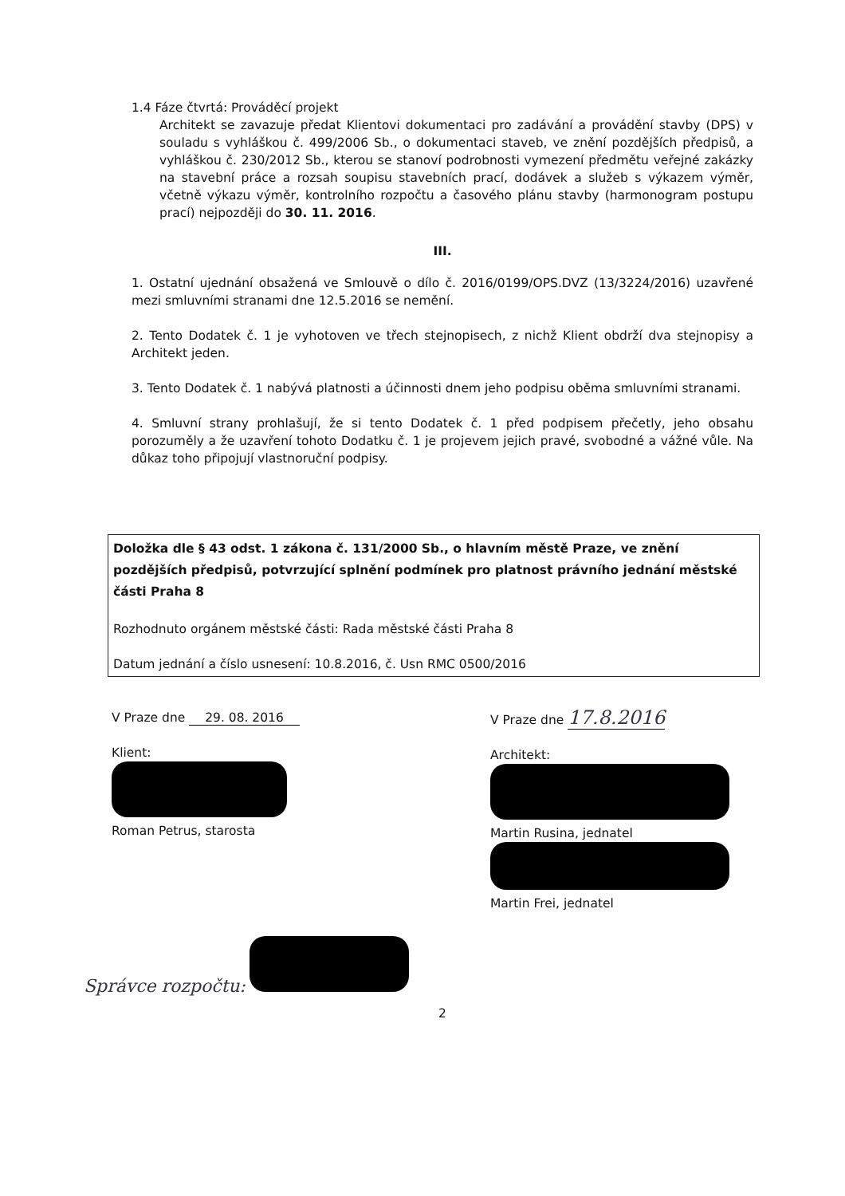1.4 Fáze čtvrtá: Prováděcí projekt
Architekt se zavazuje předat Klientovi dokumentaci pro zadávání a provádění stavby (DPS) v souladu s vyhláškou č. 499/2006 Sb., o dokumentaci staveb, ve znění pozdějších předpisů, a vyhláškou č. 230/2012 Sb., kterou se stanoví podrobnosti vymezení předmětu veřejné zakázky na stavební práce a rozsah soupisu stavebních prací, dodávek a služeb s výkazem výměr, včetně výkazu výměr, kontrolního rozpočtu a časového plánu stavby (harmonogram postupu prací) nejpozději do 30. 11. 2016.
III.
1. Ostatní ujednání obsažená ve Smlouvě o dílo č. 2016/0199/OPS.DVZ (13/3224/2016) uzavřené mezi smluvními stranami dne 12.5.2016 se nemění.
2. Tento Dodatek č. 1 je vyhotoven ve třech stejnopisech, z nichž Klient obdrží dva stejnopisy a Architekt jeden.
3. Tento Dodatek č. 1 nabývá platnosti a účinnosti dnem jeho podpisu oběma smluvními stranami.
4. Smluvní strany prohlašují, že si tento Dodatek č. 1 před podpisem přečetly, jeho obsahu porozuměly a že uzavření tohoto Dodatku č. 1 je projevem jejich pravé, svobodné a vážné vůle. Na důkaz toho připojují vlastnoruční podpisy.
Doložka dle § 43 odst. 1 zákona č. 131/2000 Sb., o hlavním městě Praze, ve znění pozdějších předpisů, potvrzující splnění podmínek pro platnost právního jednání městské části Praha 8
Rozhodnuto orgánem městské části: Rada městské části Praha 8
Datum jednání a číslo usnesení: 10.8.2016, č. Usn RMC 0500/2016
V Praze dne 29. 08. 2016
Klient:
Roman Petrus, starosta
V Praze dne 17.8.2016
Architekt:
Martin Rusina, jednatel
Martin Frei, jednatel
Správce rozpočtu:
2